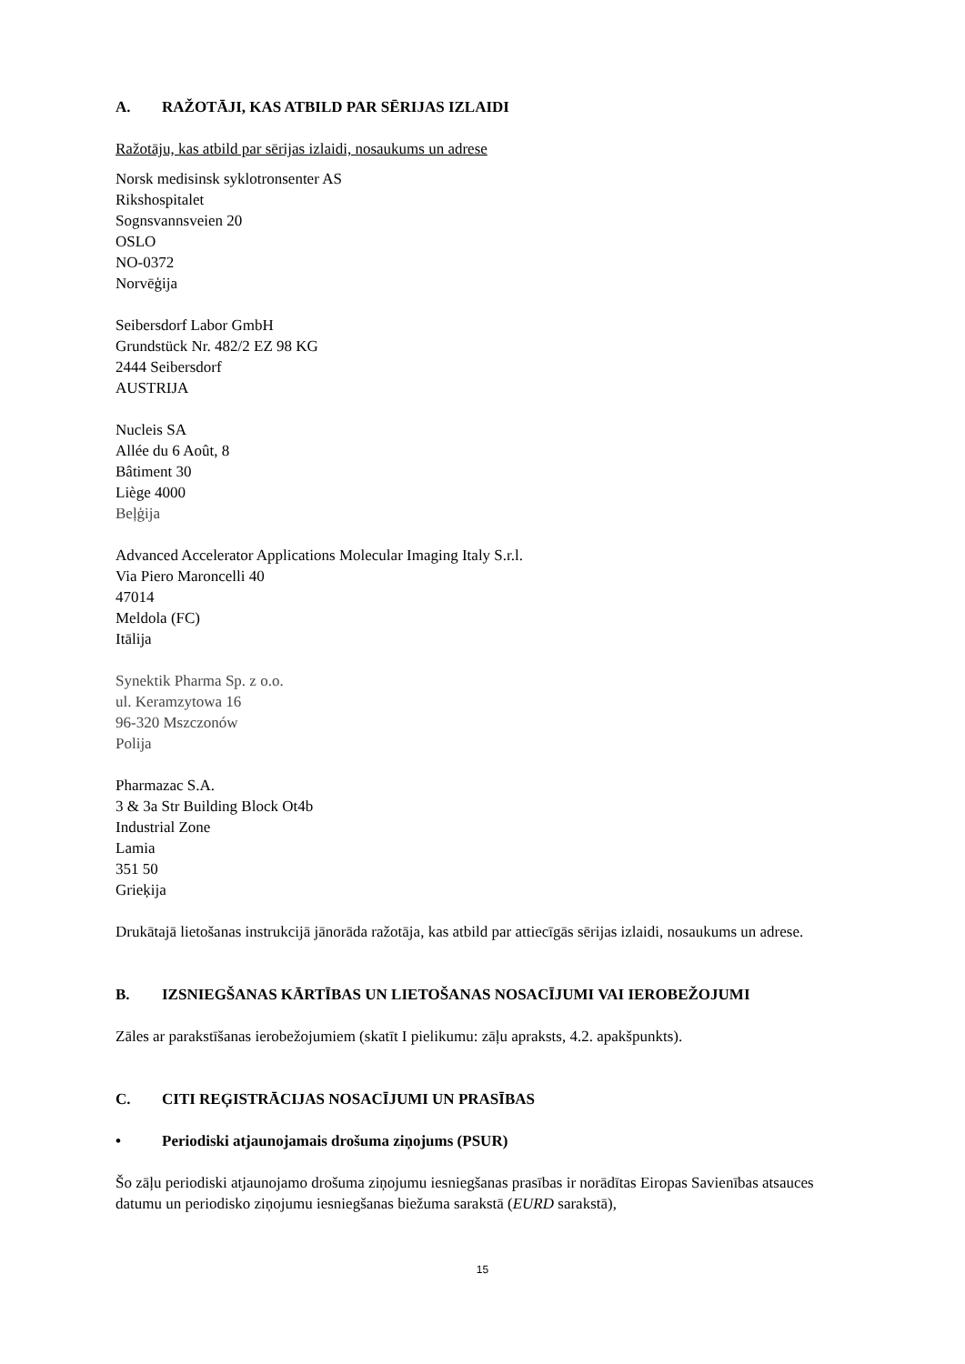A. RAŽOTĀJI, KAS ATBILD PAR SĒRIJAS IZLAIDI
Ražotāju, kas atbild par sērijas izlaidi, nosaukums un adrese
Norsk medisinsk syklotronsenter AS
Rikshospitalet
Sognsvannsveien 20
OSLO
NO-0372
Norvēģija
Seibersdorf Labor GmbH
Grundstück Nr. 482/2 EZ 98 KG
2444 Seibersdorf
AUSTRIJA
Nucleis SA
Allée du 6 Août, 8
Bâtiment 30
Liège 4000
Beļģija
Advanced Accelerator Applications Molecular Imaging Italy S.r.l.
Via Piero Maroncelli 40
47014
Meldola (FC)
Itālija
Synektik Pharma Sp. z o.o.
ul. Keramzytowa 16
96-320 Mszczonów
Polija
Pharmazac S.A.
3 & 3a Str Building Block Ot4b
Industrial Zone
Lamia
351 50
Grieķija
Drukātajā lietošanas instrukcijā jānorāda ražotāja, kas atbild par attiecīgās sērijas izlaidi, nosaukums un adrese.
B. IZSNIEGŠANAS KĀRTĪBAS UN LIETOŠANAS NOSACĪJUMI VAI IEROBEŽOJUMI
Zāles ar parakstīšanas ierobežojumiem (skatīt I pielikumu: zāļu apraksts, 4.2. apakšpunkts).
C. CITI REĢISTRĀCIJAS NOSACĪJUMI UN PRASĪBAS
• Periodiski atjaunojamais drošuma ziņojums (PSUR)
Šo zāļu periodiski atjaunojamo drošuma ziņojumu iesniegšanas prasības ir norādītas Eiropas Savienības atsauces datumu un periodisko ziņojumu iesniegšanas biežuma sarakstā (EURD sarakstā),
15